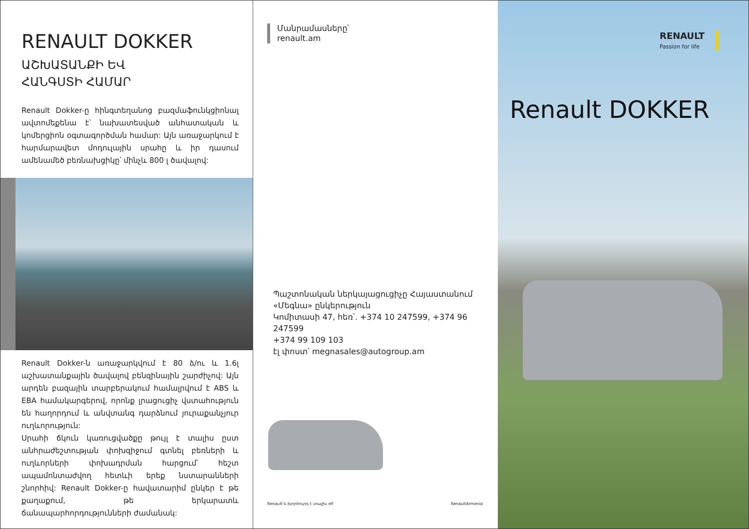RENAULT DOKKER
ԱՇԽԱՏԱՆՔԻ ԵՎ
ՀԱՆԳՍՏԻ ՀԱՄԱՐ
Renault Dokker-ը հինգտեղանոց բազմաֆունկցիոնալ ավտոմեքենա է՝ նախատեսված անհատական և կոմերցիոն օգտագործման համար: Այն առաջարկում է հարմարավետ մոդուլային սրահը և իր դասում ամենամեծ բեռնախցիկը՝ մինչև 800 լ ծավալով:
Renault Dokker-ն առաջարկվում է 80 ձ/ու և 1.6լ աշխատանքային ծավալով բենզինային շարժիչով: Այն արդեն բազային տարբերակում համալրվում է ABS և EBA համակարգերով, որոնք լրացուցիչ վստահություն են հաղորդում և անվտանգ դարձնում յուրաքանչյուր ուղևորություն:
Սրահի ճկուն կառուցվածքը թույլ է տալիս ըստ անհրաժեշտության փոխզիջում գտնել բեռների և ուղևորների փոխադրման հարցում՝ հեշտ ապամոնտաժվող հետևի երեք նստարանների շնորհիվ: Renault Dokker-ը հավատարիմ ընկեր է թե քաղաքում, թե երկարատև ճանապարհորդությունների ժամանակ:
Մանրամասները՝
renault.am
Պաշտոնական ներկայացուցիչը Հայաստանում
«Մեգնա» ընկերություն
Կոմիտասի 47, հեռ՝. +374 10 247599, +374 96 247599
+374 99 109 103
էլ փոստ՝ megnasales@autogroup.am
Renault-ն խորհուրդ է տալիս elf RenaultArmenia
RENAULT
Passion for life
Renault DOKKER